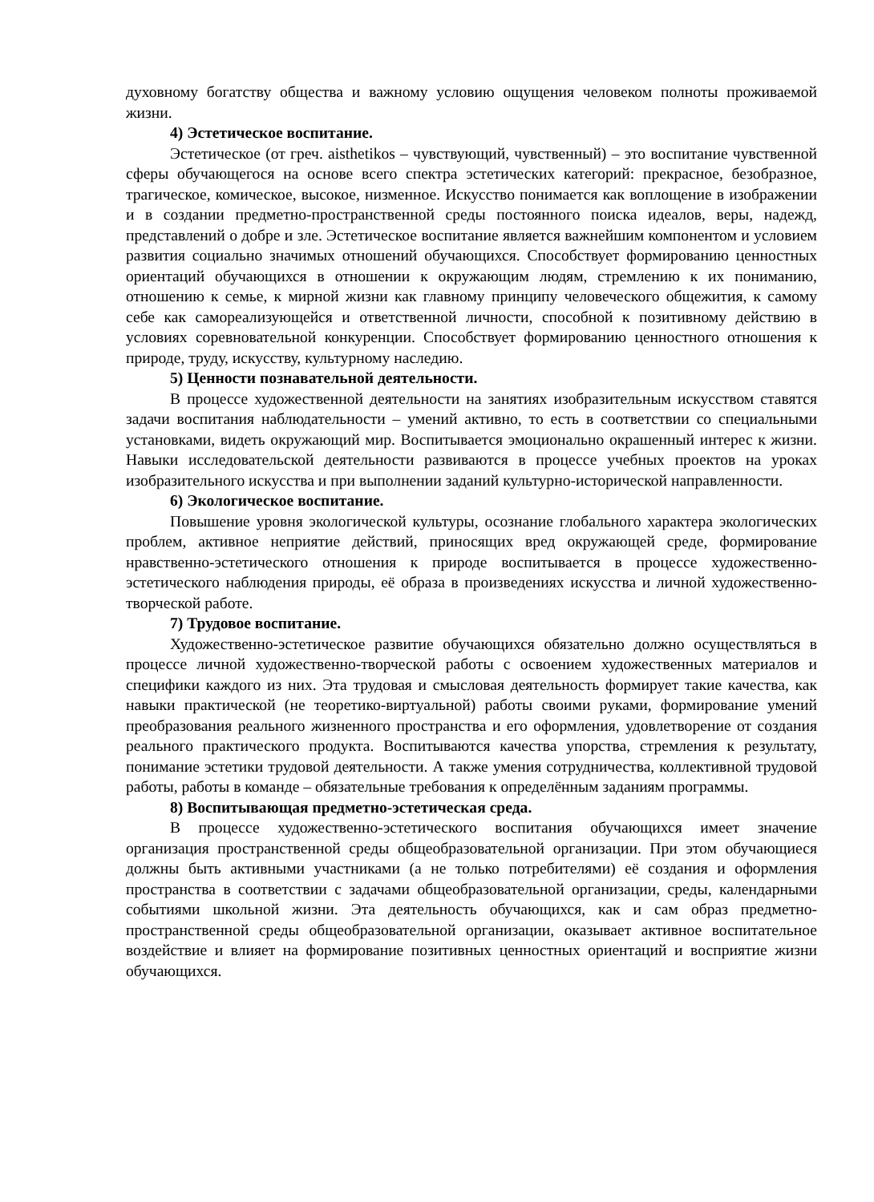духовному богатству общества и важному условию ощущения человеком полноты проживаемой жизни.
4) Эстетическое воспитание.
Эстетическое (от греч. aisthetikos – чувствующий, чувственный) – это воспитание чувственной сферы обучающегося на основе всего спектра эстетических категорий: прекрасное, безобразное, трагическое, комическое, высокое, низменное. Искусство понимается как воплощение в изображении и в создании предметно-пространственной среды постоянного поиска идеалов, веры, надежд, представлений о добре и зле. Эстетическое воспитание является важнейшим компонентом и условием развития социально значимых отношений обучающихся. Способствует формированию ценностных ориентаций обучающихся в отношении к окружающим людям, стремлению к их пониманию, отношению к семье, к мирной жизни как главному принципу человеческого общежития, к самому себе как самореализующейся и ответственной личности, способной к позитивному действию в условиях соревновательной конкуренции. Способствует формированию ценностного отношения к природе, труду, искусству, культурному наследию.
5) Ценности познавательной деятельности.
В процессе художественной деятельности на занятиях изобразительным искусством ставятся задачи воспитания наблюдательности – умений активно, то есть в соответствии со специальными установками, видеть окружающий мир. Воспитывается эмоционально окрашенный интерес к жизни. Навыки исследовательской деятельности развиваются в процессе учебных проектов на уроках изобразительного искусства и при выполнении заданий культурно-исторической направленности.
6) Экологическое воспитание.
Повышение уровня экологической культуры, осознание глобального характера экологических проблем, активное неприятие действий, приносящих вред окружающей среде, формирование нравственно-эстетического отношения к природе воспитывается в процессе художественно-эстетического наблюдения природы, её образа в произведениях искусства и личной художественно-творческой работе.
7) Трудовое воспитание.
Художественно-эстетическое развитие обучающихся обязательно должно осуществляться в процессе личной художественно-творческой работы с освоением художественных материалов и специфики каждого из них. Эта трудовая и смысловая деятельность формирует такие качества, как навыки практической (не теоретико-виртуальной) работы своими руками, формирование умений преобразования реального жизненного пространства и его оформления, удовлетворение от создания реального практического продукта. Воспитываются качества упорства, стремления к результату, понимание эстетики трудовой деятельности. А также умения сотрудничества, коллективной трудовой работы, работы в команде – обязательные требования к определённым заданиям программы.
8) Воспитывающая предметно-эстетическая среда.
В процессе художественно-эстетического воспитания обучающихся имеет значение организация пространственной среды общеобразовательной организации. При этом обучающиеся должны быть активными участниками (а не только потребителями) её создания и оформления пространства в соответствии с задачами общеобразовательной организации, среды, календарными событиями школьной жизни. Эта деятельность обучающихся, как и сам образ предметно-пространственной среды общеобразовательной организации, оказывает активное воспитательное воздействие и влияет на формирование позитивных ценностных ориентаций и восприятие жизни обучающихся.